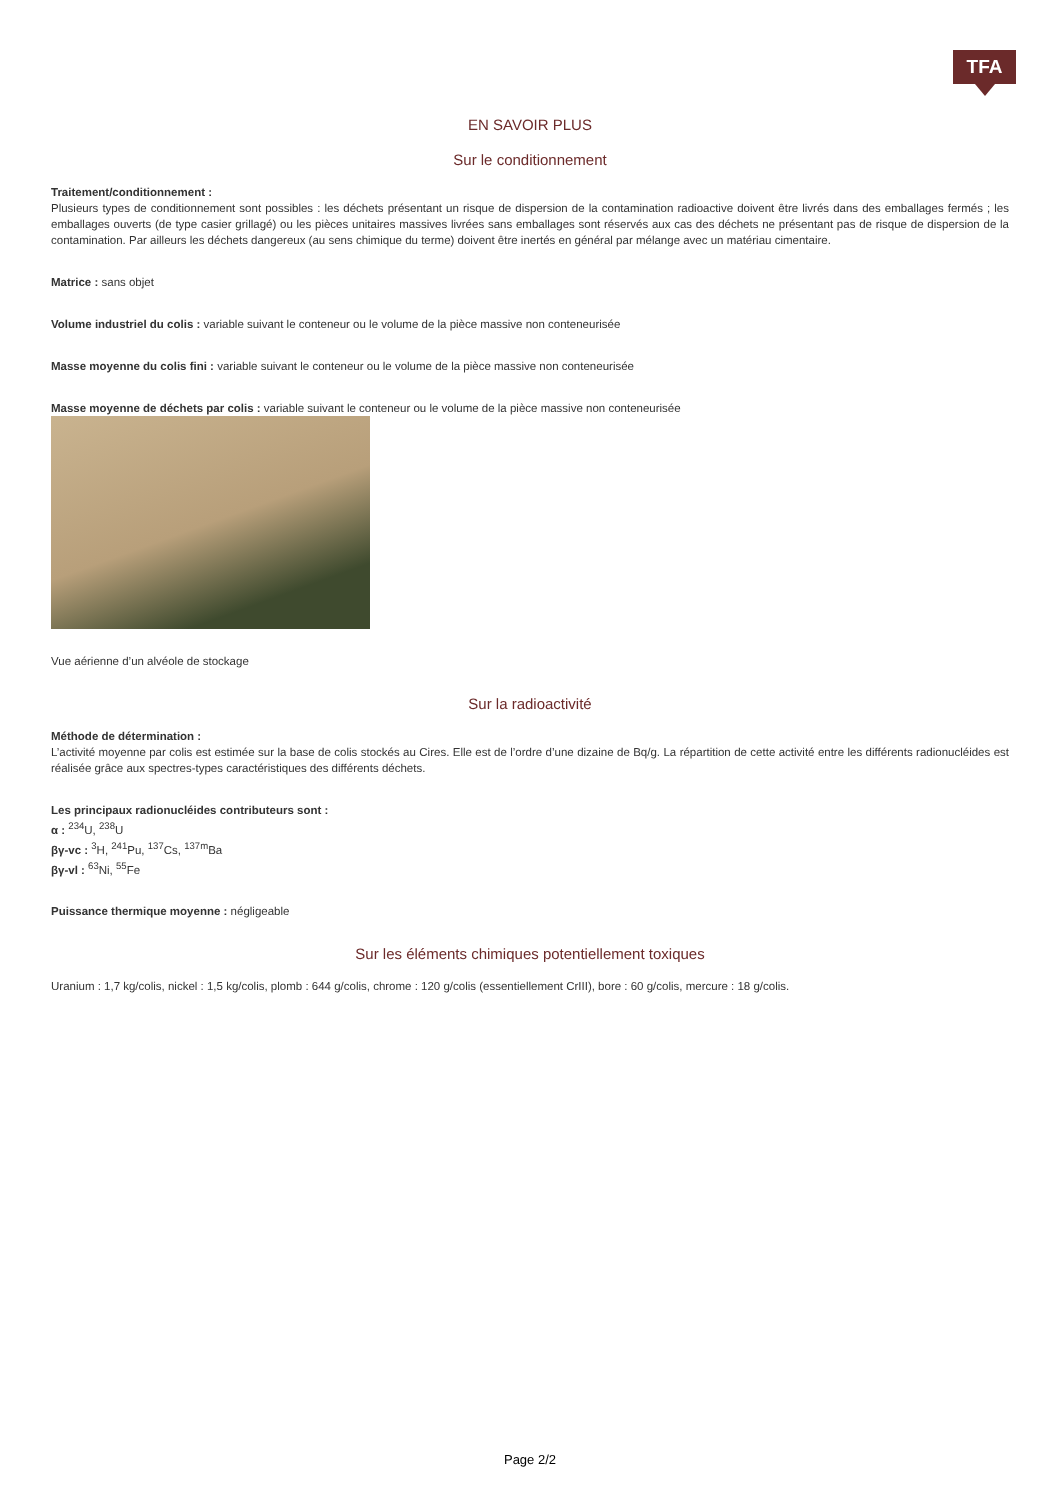TFA
EN SAVOIR PLUS
Sur le conditionnement
Traitement/conditionnement :
Plusieurs types de conditionnement sont possibles : les déchets présentant un risque de dispersion de la contamination radioactive doivent être livrés dans des emballages fermés ; les emballages ouverts (de type casier grillagé) ou les pièces unitaires massives livrées sans emballages sont réservés aux cas des déchets ne présentant pas de risque de dispersion de la contamination. Par ailleurs les déchets dangereux (au sens chimique du terme) doivent être inertés en général par mélange avec un matériau cimentaire.
Matrice : sans objet
Volume industriel du colis : variable suivant le conteneur ou le volume de la pièce massive non conteneurisée
Masse moyenne du colis fini : variable suivant le conteneur ou le volume de la pièce massive non conteneurisée
Masse moyenne de déchets par colis : variable suivant le conteneur ou le volume de la pièce massive non conteneurisée
Vue aérienne d’un alvéole de stockage
Sur la radioactivité
Méthode de détermination :
L’activité moyenne par colis est estimée sur la base de colis stockés au Cires. Elle est de l’ordre d’une dizaine de Bq/g. La répartition de cette activité entre les différents radionucléides est réalisée grâce aux spectres-types caractéristiques des différents déchets.
Les principaux radionucléides contributeurs sont :
α : <sup>234</sup>U, <sup>238</sup>U
βγ-vc : <sup>3</sup>H, <sup>241</sup>Pu, <sup>137</sup>Cs, <sup>137m</sup>Ba
βγ-vl : <sup>63</sup>Ni, <sup>55</sup>Fe
Puissance thermique moyenne : négligeable
Sur les éléments chimiques potentiellement toxiques
Uranium : 1,7 kg/colis, nickel : 1,5 kg/colis, plomb : 644 g/colis, chrome : 120 g/colis (essentiellement CrIII), bore : 60 g/colis, mercure : 18 g/colis.
Page 2/2